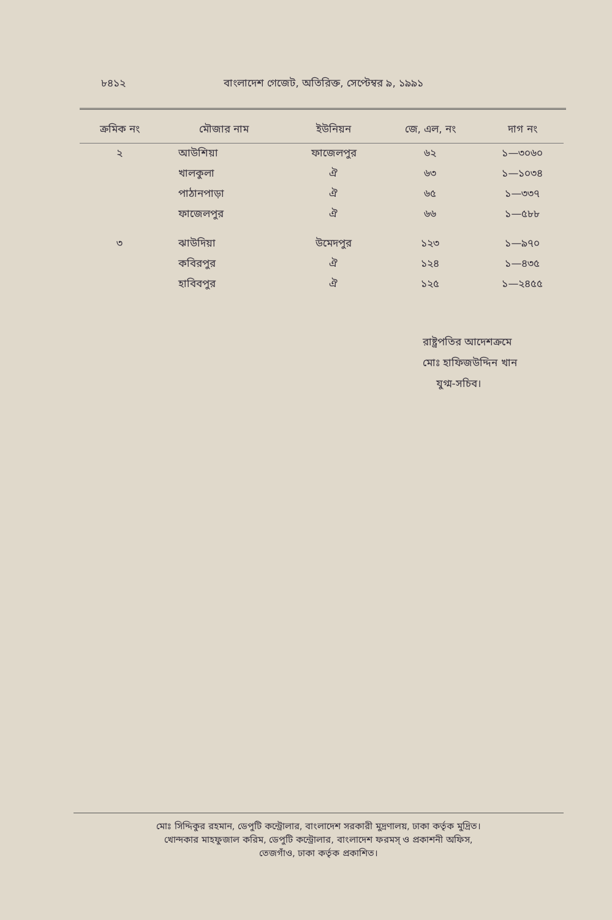৮৪১২ বাংলাদেশ গেজেট, অতিরিক্ত, সেপ্টেম্বর ৯, ১৯৯১
| ক্রমিক নং | মৌজার নাম | ইউনিয়ন | জে, এল, নং | দাগ নং |
| --- | --- | --- | --- | --- |
| ২ | আউশিয়া | ফাজেলপুর | ৬২ | ১—৩০৬০ |
| | খালকুলা | ঐ | ৬৩ | ১—১০৩৪ |
| | পাঠানপাড়া | ঐ | ৬৫ | ১—৩৩৭ |
| | ফাজেলপুর | ঐ | ৬৬ | ১—৫৮৮ |
| ৩ | ঝাউদিয়া | উমেদপুর | ১২৩ | ১—৯৭০ |
| | কবিরপুর | ঐ | ১২৪ | ১—৪৩৫ |
| | হাবিবপুর | ঐ | ১২৫ | ১—২৪৫৫ |
রাষ্ট্রপতির আদেশক্রমে
মোঃ হাফিজউদ্দিন খান
যুগ্ম-সচিব।
মোঃ সিদ্দিকুর রহমান, ডেপুটি কন্ট্রোলার, বাংলাদেশ সরকারী মুদ্রণালয়, ঢাকা কর্তৃক মুদ্রিত।
খোন্দকার মাহফুজাল করিম, ডেপুটি কন্ট্রোলার, বাংলাদেশ ফরমস্ ও প্রকাশনী অফিস,
তেজগাঁও, ঢাকা কর্তৃক প্রকাশিত।